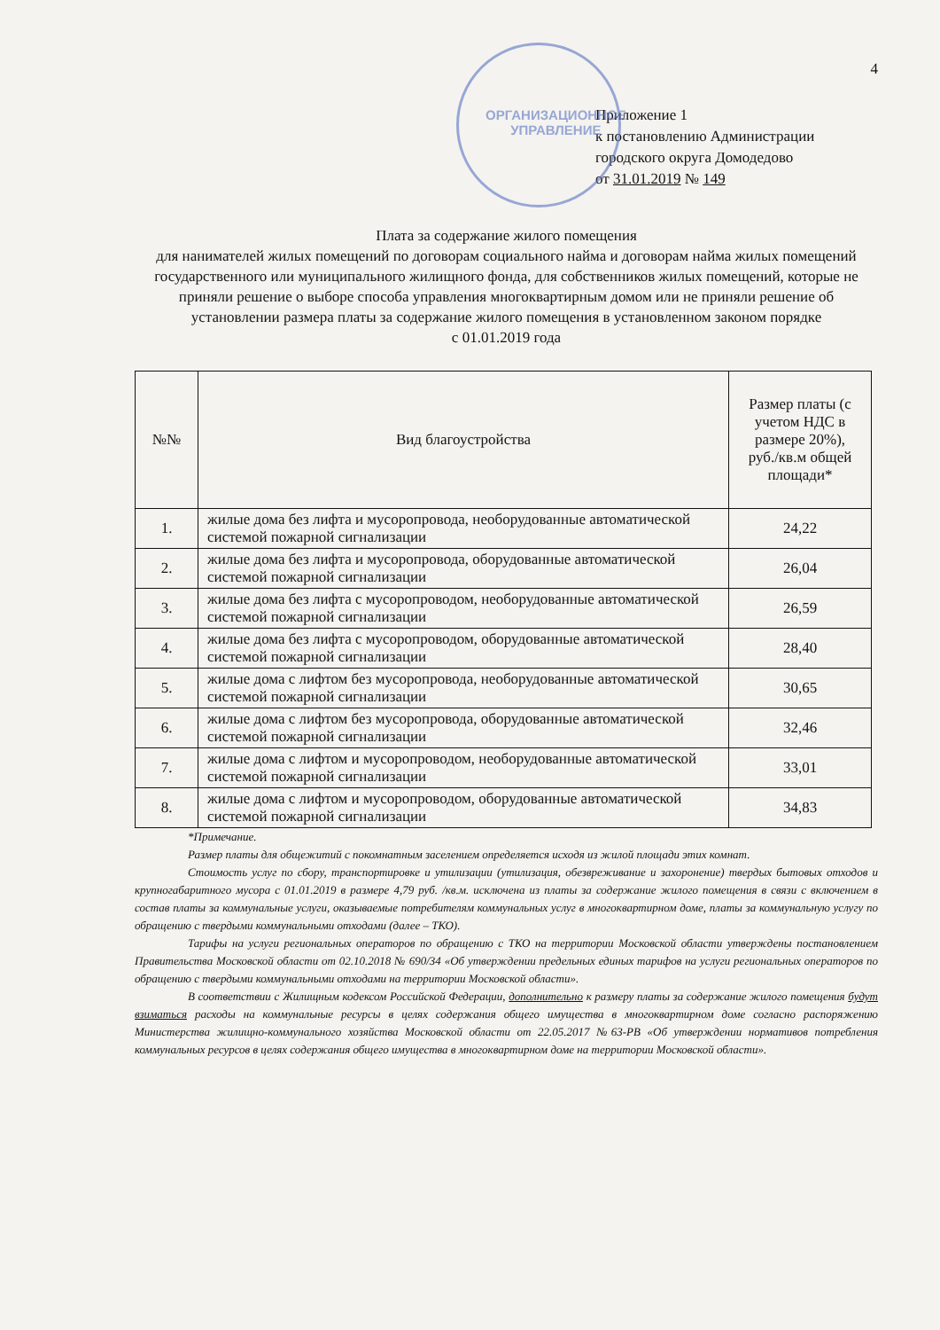ОРГАНИЗАЦИОННОЕ
УПРАВЛЕНИЕ
4
Приложение 1
к постановлению Администрации
городского округа Домодедово
от 31.01.2019 № 149
Плата за содержание жилого помещения
для нанимателей жилых помещений по договорам социального найма и договорам найма жилых помещений государственного или муниципального жилищного фонда, для собственников жилых помещений, которые не приняли решение о выборе способа управления многоквартирным домом или не приняли решение об установлении размера платы за содержание жилого помещения в установленном законом порядке
с 01.01.2019 года
| №№ | Вид благоустройства | Размер платы (с учетом НДС в размере 20%), руб./кв.м общей площади* |
| --- | --- | --- |
| 1. | жилые дома без лифта и мусоропровода, необорудованные автоматической системой пожарной сигнализации | 24,22 |
| 2. | жилые дома без лифта и мусоропровода, оборудованные автоматической системой пожарной сигнализации | 26,04 |
| 3. | жилые дома без лифта с мусоропроводом, необорудованные автоматической системой пожарной сигнализации | 26,59 |
| 4. | жилые дома без лифта с мусоропроводом, оборудованные автоматической системой пожарной сигнализации | 28,40 |
| 5. | жилые дома с лифтом без мусоропровода, необорудованные автоматической системой пожарной сигнализации | 30,65 |
| 6. | жилые дома с лифтом без мусоропровода, оборудованные автоматической системой пожарной сигнализации | 32,46 |
| 7. | жилые дома с лифтом и мусоропроводом, необорудованные автоматической системой пожарной сигнализации | 33,01 |
| 8. | жилые дома с лифтом и мусоропроводом, оборудованные автоматической системой пожарной сигнализации | 34,83 |
*Примечание.
Размер платы для общежитий с покомнатным заселением определяется исходя из жилой площади этих комнат.
Стоимость услуг по сбору, транспортировке и утилизации (утилизация, обезвреживание и захоронение) твердых бытовых отходов и крупногабаритного мусора с 01.01.2019 в размере 4,79 руб. /кв.м. исключена из платы за содержание жилого помещения в связи с включением в состав платы за коммунальные услуги, оказываемые потребителям коммунальных услуг в многоквартирном доме, платы за коммунальную услугу по обращению с твердыми коммунальными отходами (далее – ТКО).
Тарифы на услуги региональных операторов по обращению с ТКО на территории Московской области утверждены постановлением Правительства Московской области от 02.10.2018 № 690/34 «Об утверждении предельных единых тарифов на услуги региональных операторов по обращению с твердыми коммунальными отходами на территории Московской области».
В соответствии с Жилищным кодексом Российской Федерации, дополнительно к размеру платы за содержание жилого помещения будут взиматься расходы на коммунальные ресурсы в целях содержания общего имущества в многоквартирном доме согласно распоряжению Министерства жилищно-коммунального хозяйства Московской области от 22.05.2017 №63-РВ «Об утверждении нормативов потребления коммунальных ресурсов в целях содержания общего имущества в многоквартирном доме на территории Московской области».